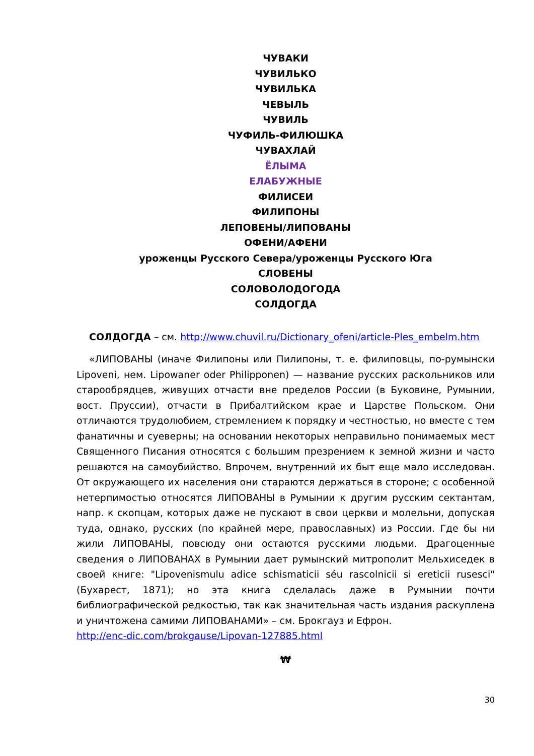ЧУВАКИ
ЧУВИЛЬКО
ЧУВИЛЬКА
ЧЕВЫЛЬ
ЧУВИЛЬ
ЧУФИЛЬ-ФИЛЮШКА
ЧУВАХЛАЙ
ЁЛЫМА
ЕЛАБУЖНЫЕ
ФИЛИСЕИ
ФИЛИПОНЫ
ЛЕПОВЕНЫ/ЛИПОВАНЫ
ОФЕНИ/АФЕНИ
уроженцы Русского Севера/уроженцы Русского Юга
СЛОВЕНЫ
СОЛОВОЛОДОГОДА
СОЛДОГДА
СОЛДОГДА – см. http://www.chuvil.ru/Dictionary_ofeni/article-Ples_embelm.htm
«ЛИПОВАНЫ (иначе Филипоны или Пилипоны, т. е. филиповцы, по-румынски Lipoveni, нем. Lipowaner oder Philipponen) — название русских раскольников или старообрядцев, живущих отчасти вне пределов России (в Буковине, Румынии, вост. Пруссии), отчасти в Прибалтийском крае и Царстве Польском. Они отличаются трудолюбием, стремлением к порядку и честностью, но вместе с тем фанатичны и суеверны; на основании некоторых неправильно понимаемых мест Священного Писания относятся с большим презрением к земной жизни и часто решаются на самоубийство. Впрочем, внутренний их быт еще мало исследован. От окружающего их населения они стараются держаться в стороне; с особенной нетерпимостью относятся ЛИПОВАНЫ в Румынии к другим русским сектантам, напр. к скопцам, которых даже не пускают в свои церкви и молельни, допуская туда, однако, русских (по крайней мере, православных) из России. Где бы ни жили ЛИПОВАНЫ, повсюду они остаются русскими людьми. Драгоценные сведения о ЛИПОВАНАХ в Румынии дает румынский митрополит Мельхиседек в своей книге: "Lipovenismulu adice schismaticii séu rascolnicii si ereticii rusesci" (Бухарест, 1871); но эта книга сделалась даже в Румынии почти библиографической редкостью, так как значительная часть издания раскуплена и уничтожена самими ЛИПОВАНАМИ» – см. Брокгауз и Ефрон.
http://enc-dic.com/brokgause/Lipovan-127885.html
₩
30